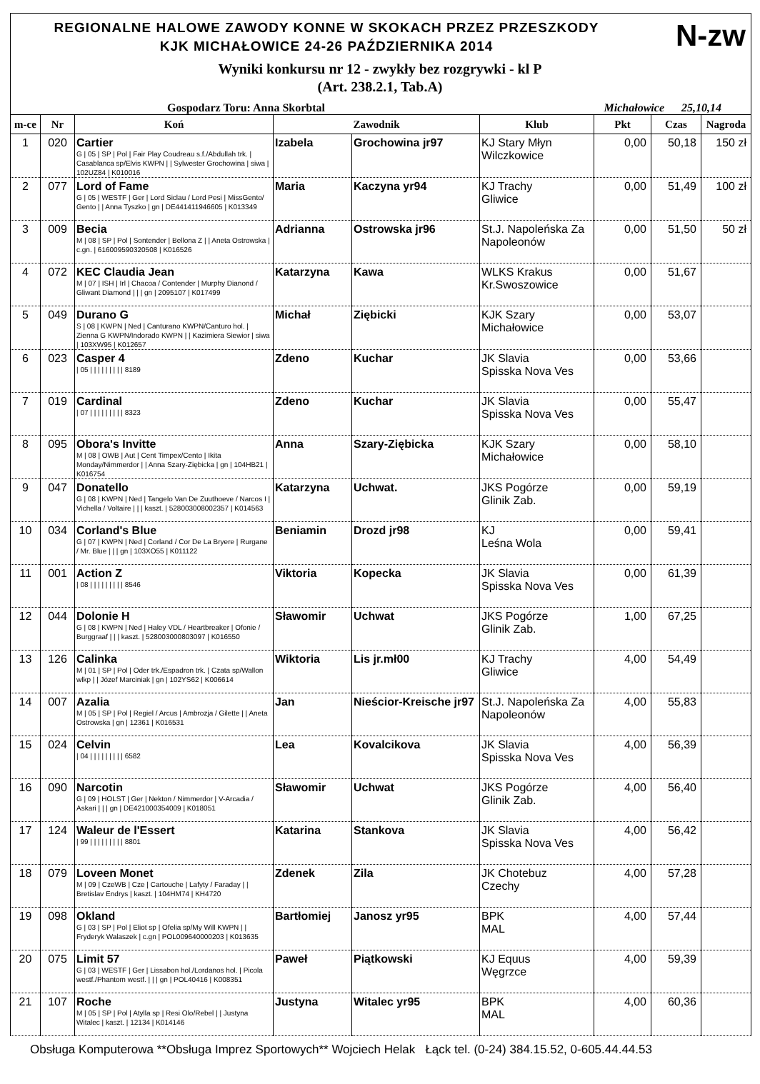N-zw
REGIONALNE HALOWE ZAWODY KONNE W SKOKACH PRZEZ PRZESZKODY
KJK MICHAŁOWICE 24-26 PAŹDZIERNIKA 2014
Wyniki konkursu nr 12 - zwykły bez rozgrywki - kl P
(Art. 238.2.1, Tab.A)
Gospodarz Toru: Anna Skorbtal Michałowice 25,10,14
| m-ce | Nr | Koń | Zawodnik | | Klub | Pkt | Czas | Nagroda |
| --- | --- | --- | --- | --- | --- | --- | --- | --- |
| 1 | 020 | Cartier G / 05 / SP / Pol / Fair Play Coudreau s.f./Abdullah trk. / Casablanca sp/Elvis KWPN / / Sylwester Grochowina / siwa / 102UZ84 / K010016 | Izabela | Grochowina jr97 | KJ Stary Młyn Wilczkowice | 0,00 | 50,18 | 150 zł |
| 2 | 077 | Lord of Fame G / 05 / WESTF / Ger / Lord Siclau / Lord Pesi / MissGento/ Gento / / Anna Tyszko / gn / DE441411946605 / K013349 | Maria | Kaczyna yr94 | KJ Trachy Gliwice | 0,00 | 51,49 | 100 zł |
| 3 | 009 | Becia M / 08 / SP / Pol / Sontender / Bellona Z / / Aneta Ostrowska / c.gn. / 616009590320508 / K016526 | Adrianna | Ostrowska jr96 | St.J. Napoleńska Za Napoleonów | 0,00 | 51,50 | 50 zł |
| 4 | 072 | KEC Claudia Jean M / 07 / ISH / Irl / Chacoa / Contender / Murphy Dianond / Gliwant Diamond / / / gn / 2095107 / K017499 | Katarzyna | Kawa | WLKS Krakus Kr.Swoszowice | 0,00 | 51,67 | |
| 5 | 049 | Durano G S / 08 / KWPN / Ned / Canturano KWPN/Canturo hol. / Zienna G KWPN/Indorado KWPN / / Kazimiera Siewior / siwa / 103XW95 / K012657 | Michał | Ziębicki | KJK Szary Michałowice | 0,00 | 53,07 | |
| 6 | 023 | Casper 4 / 05 / / / / / / / / / 8189 | Zdeno | Kuchar | JK Slavia Spisska Nova Ves | 0,00 | 53,66 | |
| 7 | 019 | Cardinal / 07 / / / / / / / / / 8323 | Zdeno | Kuchar | JK Slavia Spisska Nova Ves | 0,00 | 55,47 | |
| 8 | 095 | Obora's Invitte M / 08 / OWB / Aut / Cent Timpex/Cento / Ikita Monday/Nimmerdor / / Anna Szary-Ziębicka / gn / 104HB21 / K016754 | Anna | Szary-Ziębicka | KJK Szary Michałowice | 0,00 | 58,10 | |
| 9 | 047 | Donatello G / 08 / KWPN / Ned / Tangelo Van De Zuuthoeve / Narcos I / Vichella / Voltaire / / / kaszt. / 528003008002357 / K014563 | Katarzyna | Uchwat. | JKS Pogórze Glinik Zab. | 0,00 | 59,19 | |
| 10 | 034 | Corland's Blue G / 07 / KWPN / Ned / Corland / Cor De La Bryere / Rurgane / Mr. Blue / / / gn / 103XO55 / K011122 | Beniamin | Drozd jr98 | KJ Leśna Wola | 0,00 | 59,41 | |
| 11 | 001 | Action Z / 08 / / / / / / / / / 8546 | Viktoria | Kopecka | JK Slavia Spisska Nova Ves | 0,00 | 61,39 | |
| 12 | 044 | Dolonie H G / 08 / KWPN / Ned / Haley VDL / Heartbreaker / Ofonie / Burggraaf / / / kaszt. / 528003000803097 / K016550 | Sławomir | Uchwat | JKS Pogórze Glinik Zab. | 1,00 | 67,25 | |
| 13 | 126 | Calinka M / 01 / SP / Pol / Oder trk./Espadron trk. / Czata sp/Wallon wlkp / / Józef Marciniak / gn / 102YS62 / K006614 | Wiktoria | Lis jr.mł00 | KJ Trachy Gliwice | 4,00 | 54,49 | |
| 14 | 007 | Azalia M / 05 / SP / Pol / Regiel / Arcus / Ambrozja / Gilette / / Aneta Ostrowska / gn / 12361 / K016531 | Jan | Nieścior-Kreische jr97 | St.J. Napoleńska Za Napoleonów | 4,00 | 55,83 | |
| 15 | 024 | Celvin / 04 / / / / / / / / / 6582 | Lea | Kovalcikova | JK Slavia Spisska Nova Ves | 4,00 | 56,39 | |
| 16 | 090 | Narcotin G / 09 / HOLST / Ger / Nekton / Nimmerdor / V-Arcadia / Askari / / / gn / DE421000354009 / K018051 | Sławomir | Uchwat | JKS Pogórze Glinik Zab. | 4,00 | 56,40 | |
| 17 | 124 | Waleur de l'Essert / 99 / / / / / / / / / 8801 | Katarina | Stankova | JK Slavia Spisska Nova Ves | 4,00 | 56,42 | |
| 18 | 079 | Loveen Monet M / 09 / CzeWB / Cze / Cartouche / Lafyty / Faraday / / Bretislav Endrys / kaszt. / 104HM74 / KH4720 | Zdenek | Zila | JK Chotebuz Czechy | 4,00 | 57,28 | |
| 19 | 098 | Okland G / 03 / SP / Pol / Eliot sp / Ofelia sp/My Will KWPN / / Fryderyk Walaszek / c.gn / POL009640000203 / K013635 | Bartłomiej | Janosz yr95 | BPK MAL | 4,00 | 57,44 | |
| 20 | 075 | Limit 57 G / 03 / WESTF / Ger / Lissabon hol./Lordanos hol. / Picola westf./Phantom westf. / / / gn / POL40416 / K008351 | Paweł | Piątkowski | KJ Equus Węgrzce | 4,00 | 59,39 | |
| 21 | 107 | Roche M / 05 / SP / Pol / Atylla sp / Resi Olo/Rebel / / Justyna Witalec / kaszt. / 12134 / K014146 | Justyna | Witalec yr95 | BPK MAL | 4,00 | 60,36 | |
Obsługa Komputerowa **Obsługa Imprez Sportowych** Wojciech Helak Łąck tel. (0-24) 384.15.52, 0-605.44.44.53